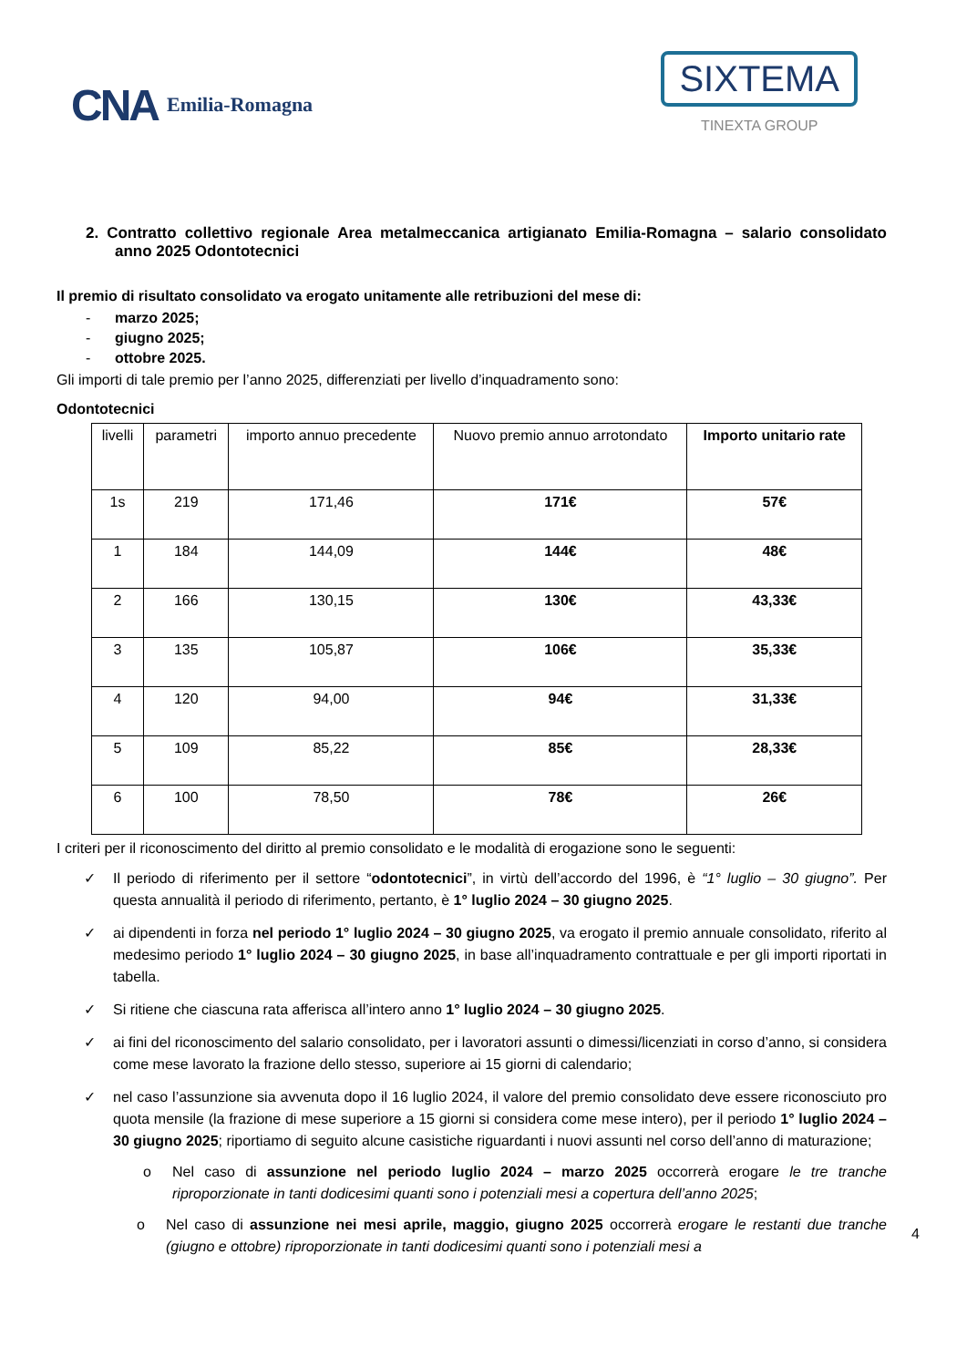CNA Emilia-Romagna
SIXTEMA
TINEXTA GROUP
2. Contratto collettivo regionale Area metalmeccanica artigianato Emilia-Romagna – salario consolidato anno 2025 Odontotecnici
Il premio di risultato consolidato va erogato unitamente alle retribuzioni del mese di:
- marzo 2025;
- giugno 2025;
- ottobre 2025.
Gli importi di tale premio per l’anno 2025, differenziati per livello d’inquadramento sono:
Odontotecnici
| livelli | parametri | importo annuo precedente | Nuovo premio annuo arrotondato | Importo unitario rate |
| 1s | 219 | 171,46 | 171€ | 57€ |
| 1 | 184 | 144,09 | 144€ | 48€ |
| 2 | 166 | 130,15 | 130€ | 43,33€ |
| 3 | 135 | 105,87 | 106€ | 35,33€ |
| 4 | 120 | 94,00 | 94€ | 31,33€ |
| 5 | 109 | 85,22 | 85€ | 28,33€ |
| 6 | 100 | 78,50 | 78€ | 26€ |
I criteri per il riconoscimento del diritto al premio consolidato e le modalità di erogazione sono le seguenti:
✓ Il periodo di riferimento per il settore “odontotecnici”, in virtù dell’accordo del 1996, è “1° luglio – 30 giugno”. Per questa annualità il periodo di riferimento, pertanto, è 1° luglio 2024 – 30 giugno 2025.
✓ ai dipendenti in forza nel periodo 1° luglio 2024 – 30 giugno 2025, va erogato il premio annuale consolidato, riferito al medesimo periodo 1° luglio 2024 – 30 giugno 2025, in base all’inquadramento contrattuale e per gli importi riportati in tabella.
✓ Si ritiene che ciascuna rata afferisca all’intero anno 1° luglio 2024 – 30 giugno 2025.
✓ ai fini del riconoscimento del salario consolidato, per i lavoratori assunti o dimessi/licenziati in corso d’anno, si considera come mese lavorato la frazione dello stesso, superiore ai 15 giorni di calendario;
✓ nel caso l’assunzione sia avvenuta dopo il 16 luglio 2024, il valore del premio consolidato deve essere riconosciuto pro quota mensile (la frazione di mese superiore a 15 giorni si considera come mese intero), per il periodo 1° luglio 2024 – 30 giugno 2025; riportiamo di seguito alcune casistiche riguardanti i nuovi assunti nel corso dell’anno di maturazione;
o Nel caso di assunzione nel periodo luglio 2024 – marzo 2025 occorrerà erogare le tre tranche riproporzionate in tanti dodicesimi quanti sono i potenziali mesi a copertura dell’anno 2025;
o Nel caso di assunzione nei mesi aprile, maggio, giugno 2025 occorrerà erogare le restanti due tranche (giugno e ottobre) riproporzionate in tanti dodicesimi quanti sono i potenziali mesi a
4